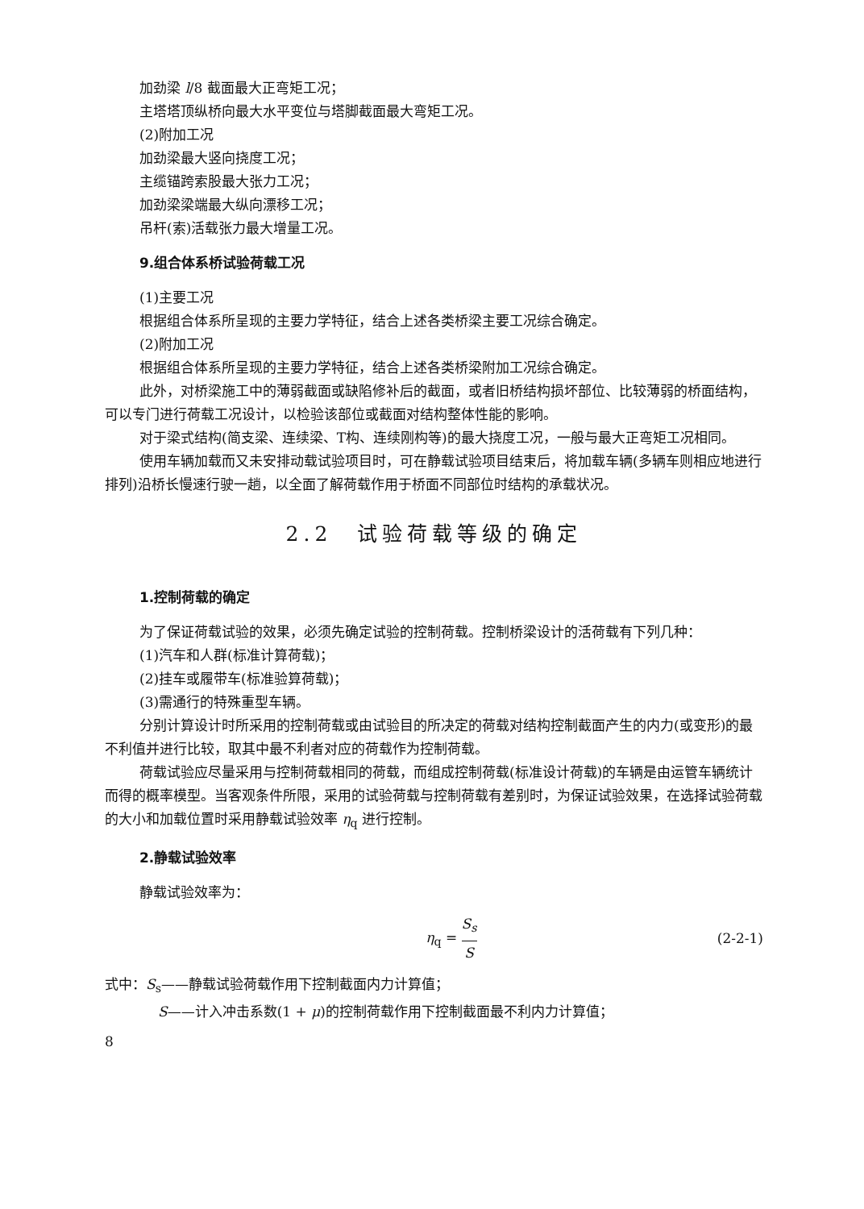加劲梁 l/8 截面最大正弯矩工况；
主塔塔顶纵桥向最大水平变位与塔脚截面最大弯矩工况。
(2)附加工况
加劲梁最大竖向挠度工况；
主缆锚跨索股最大张力工况；
加劲梁梁端最大纵向漂移工况；
吊杆(索)活载张力最大增量工况。
9.组合体系桥试验荷载工况
(1)主要工况
根据组合体系所呈现的主要力学特征，结合上述各类桥梁主要工况综合确定。
(2)附加工况
根据组合体系所呈现的主要力学特征，结合上述各类桥梁附加工况综合确定。
此外，对桥梁施工中的薄弱截面或缺陷修补后的截面，或者旧桥结构损坏部位、比较薄弱的桥面结构，可以专门进行荷载工况设计，以检验该部位或截面对结构整体性能的影响。
对于梁式结构(简支梁、连续梁、T构、连续刚构等)的最大挠度工况，一般与最大正弯矩工况相同。
使用车辆加载而又未安排动载试验项目时，可在静载试验项目结束后，将加载车辆(多辆车则相应地进行排列)沿桥长慢速行驶一趟，以全面了解荷载作用于桥面不同部位时结构的承载状况。
2.2　试验荷载等级的确定
1.控制荷载的确定
为了保证荷载试验的效果，必须先确定试验的控制荷载。控制桥梁设计的活荷载有下列几种：
(1)汽车和人群(标准计算荷载)；
(2)挂车或履带车(标准验算荷载)；
(3)需通行的特殊重型车辆。
分别计算设计时所采用的控制荷载或由试验目的所决定的荷载对结构控制截面产生的内力(或变形)的最不利值并进行比较，取其中最不利者对应的荷载作为控制荷载。
荷载试验应尽量采用与控制荷载相同的荷载，而组成控制荷载(标准设计荷载)的车辆是由运管车辆统计而得的概率模型。当客观条件所限，采用的试验荷载与控制荷载有差别时，为保证试验效果，在选择试验荷载的大小和加载位置时采用静载试验效率 η<sub>q</sub> 进行控制。
2.静载试验效率
静载试验效率为：
η<sub>q</sub> = S<sub>s</sub> S (2-2-1)
式中：S<sub>s</sub>——静载试验荷载作用下控制截面内力计算值；
S——计入冲击系数(1 + μ)的控制荷载作用下控制截面最不利内力计算值；
8